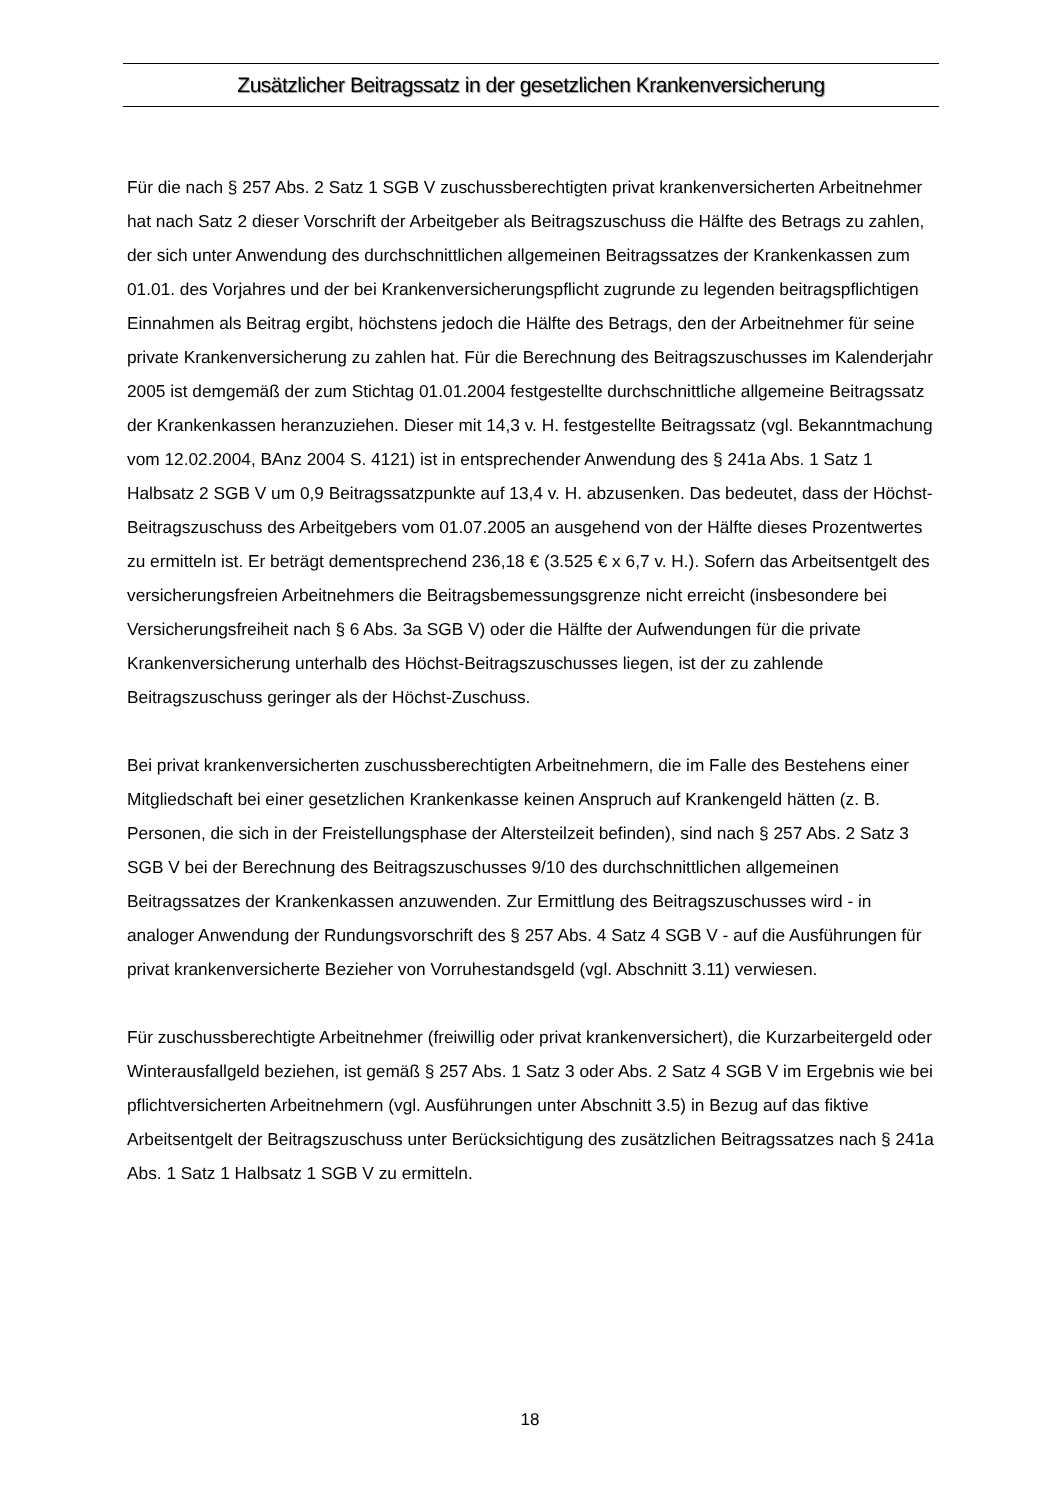Zusätzlicher Beitragssatz in der gesetzlichen Krankenversicherung
Für die nach § 257 Abs. 2 Satz 1 SGB V zuschussberechtigten privat krankenversicherten Arbeitnehmer hat nach Satz 2 dieser Vorschrift der Arbeitgeber als Beitragszuschuss die Hälfte des Betrags zu zahlen, der sich unter Anwendung des durchschnittlichen allgemeinen Beitragssatzes der Krankenkassen zum 01.01. des Vorjahres und der bei Krankenversicherungspflicht zugrunde zu legenden beitragspflichtigen Einnahmen als Beitrag ergibt, höchstens jedoch die Hälfte des Betrags, den der Arbeitnehmer für seine private Krankenversicherung zu zahlen hat. Für die Berechnung des Beitragszuschusses im Kalenderjahr 2005 ist demgemäß der zum Stichtag 01.01.2004 festgestellte durchschnittliche allgemeine Beitragssatz der Krankenkassen heranzuziehen. Dieser mit 14,3 v. H. festgestellte Beitragssatz (vgl. Bekanntmachung vom 12.02.2004, BAnz 2004 S. 4121) ist in entsprechender Anwendung des § 241a Abs. 1 Satz 1 Halbsatz 2 SGB V um 0,9 Beitragssatzpunkte auf 13,4 v. H. abzusenken. Das bedeutet, dass der Höchst-Beitragszuschuss des Arbeitgebers vom 01.07.2005 an ausgehend von der Hälfte dieses Prozentwertes zu ermitteln ist. Er beträgt dementsprechend 236,18 € (3.525 € x 6,7 v. H.). Sofern das Arbeitsentgelt des versicherungsfreien Arbeitnehmers die Beitragsbemessungsgrenze nicht erreicht (insbesondere bei Versicherungsfreiheit nach § 6 Abs. 3a SGB V) oder die Hälfte der Aufwendungen für die private Krankenversicherung unterhalb des Höchst-Beitragszuschusses liegen, ist der zu zahlende Beitragszuschuss geringer als der Höchst-Zuschuss.
Bei privat krankenversicherten zuschussberechtigten Arbeitnehmern, die im Falle des Bestehens einer Mitgliedschaft bei einer gesetzlichen Krankenkasse keinen Anspruch auf Krankengeld hätten (z. B. Personen, die sich in der Freistellungsphase der Altersteilzeit befinden), sind nach § 257 Abs. 2 Satz 3 SGB V bei der Berechnung des Beitragszuschusses 9/10 des durchschnittlichen allgemeinen Beitragssatzes der Krankenkassen anzuwenden. Zur Ermittlung des Beitragszuschusses wird - in analoger Anwendung der Rundungsvorschrift des § 257 Abs. 4 Satz 4 SGB V - auf die Ausführungen für privat krankenversicherte Bezieher von Vorruhestandsgeld (vgl. Abschnitt 3.11) verwiesen.
Für zuschussberechtigte Arbeitnehmer (freiwillig oder privat krankenversichert), die Kurzarbeitergeld oder Winterausfallgeld beziehen, ist gemäß § 257 Abs. 1 Satz 3 oder Abs. 2 Satz 4 SGB V im Ergebnis wie bei pflichtversicherten Arbeitnehmern (vgl. Ausführungen unter Abschnitt 3.5) in Bezug auf das fiktive Arbeitsentgelt der Beitragszuschuss unter Berücksichtigung des zusätzlichen Beitragssatzes nach § 241a Abs. 1 Satz 1 Halbsatz 1 SGB V zu ermitteln.
18